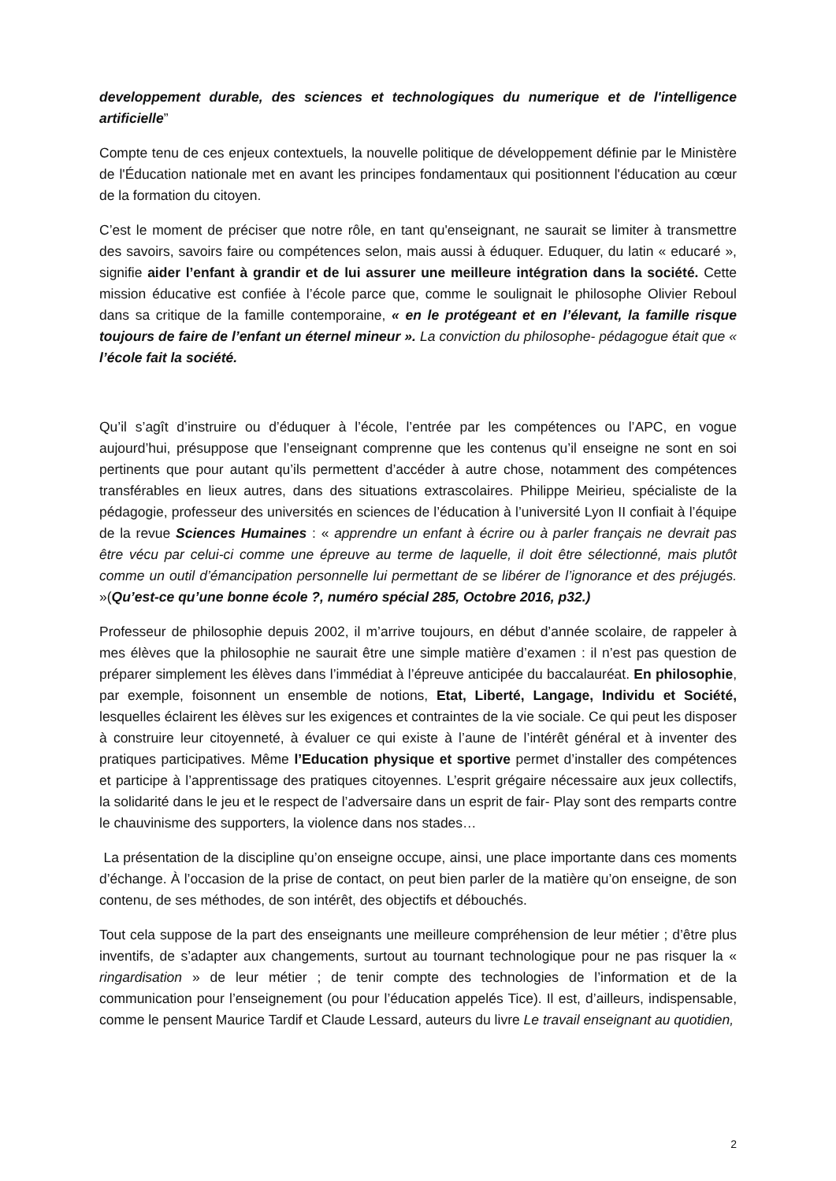developpement durable, des sciences et technologiques du numerique et de l'intelligence artificielle”
Compte tenu de ces enjeux contextuels, la nouvelle politique de développement définie par le Ministère de l'Éducation nationale met en avant les principes fondamentaux qui positionnent l'éducation au cœur de la formation du citoyen.
C’est le moment de préciser que notre rôle, en tant qu'enseignant, ne saurait se limiter à transmettre des savoirs, savoirs faire ou compétences selon, mais aussi à éduquer. Eduquer, du latin « educaré », signifie aider l’enfant à grandir et de lui assurer une meilleure intégration dans la société. Cette mission éducative est confiée à l’école parce que, comme le soulignait le philosophe Olivier Reboul dans sa critique de la famille contemporaine, « en le protégeant et en l’élevant, la famille risque toujours de faire de l’enfant un éternel mineur ». La conviction du philosophe- pédagogue était que « l’école fait la société.
Qu’il s’agît d’instruire ou d’éduquer à l’école, l’entrée par les compétences ou l’APC, en vogue aujourd’hui, présuppose que l’enseignant comprenne que les contenus qu’il enseigne ne sont en soi pertinents que pour autant qu’ils permettent d’accéder à autre chose, notamment des compétences transférables en lieux autres, dans des situations extrascolaires. Philippe Meirieu, spécialiste de la pédagogie, professeur des universités en sciences de l’éducation à l’université Lyon II confiait à l’équipe de la revue Sciences Humaines : « apprendre un enfant à écrire ou à parler français ne devrait pas être vécu par celui-ci comme une épreuve au terme de laquelle, il doit être sélectionné, mais plutôt comme un outil d’émancipation personnelle lui permettant de se libérer de l’ignorance et des préjugés. »(Qu’est-ce qu’une bonne école ?, numéro spécial 285, Octobre 2016, p32.)
Professeur de philosophie depuis 2002, il m’arrive toujours, en début d’année scolaire, de rappeler à mes élèves que la philosophie ne saurait être une simple matière d’examen : il n’est pas question de préparer simplement les élèves dans l’immédiat à l’épreuve anticipée du baccalauréat. En philosophie, par exemple, foisonnent un ensemble de notions, Etat, Liberté, Langage, Individu et Société, lesquelles éclairent les élèves sur les exigences et contraintes de la vie sociale. Ce qui peut les disposer à construire leur citoyenneté, à évaluer ce qui existe à l’aune de l’intérêt général et à inventer des pratiques participatives. Même l’Education physique et sportive permet d’installer des compétences et participe à l’apprentissage des pratiques citoyennes. L’esprit grégaire nécessaire aux jeux collectifs, la solidarité dans le jeu et le respect de l’adversaire dans un esprit de fair- Play sont des remparts contre le chauvinisme des supporters, la violence dans nos stades…
La présentation de la discipline qu’on enseigne occupe, ainsi, une place importante dans ces moments d’échange. À l’occasion de la prise de contact, on peut bien parler de la matière qu’on enseigne, de son contenu, de ses méthodes, de son intérêt, des objectifs et débouchés.
Tout cela suppose de la part des enseignants une meilleure compréhension de leur métier ; d’être plus inventifs, de s’adapter aux changements, surtout au tournant technologique pour ne pas risquer la « ringardisation » de leur métier ; de tenir compte des technologies de l’information et de la communication pour l’enseignement (ou pour l’éducation appelés Tice). Il est, d’ailleurs, indispensable, comme le pensent Maurice Tardif et Claude Lessard, auteurs du livre Le travail enseignant au quotidien,
2